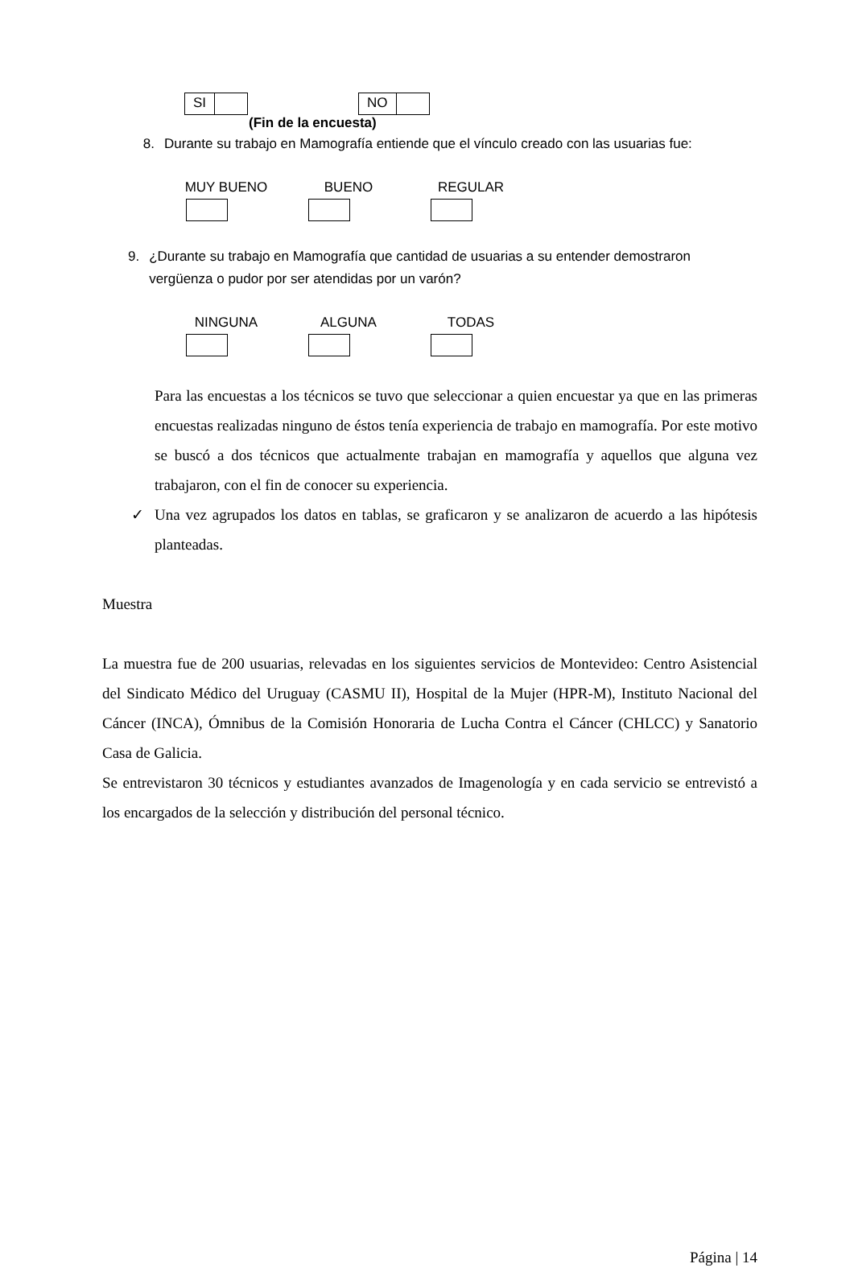SI NO
(Fin de la encuesta)
8. Durante su trabajo en Mamografía entiende que el vínculo creado con las usuarias fue:
MUY BUENO BUENO REGULAR
9. ¿Durante su trabajo en Mamografía que cantidad de usuarias a su entender demostraron vergüenza o pudor por ser atendidas por un varón?
NINGUNA ALGUNA TODAS
Para las encuestas a los técnicos se tuvo que seleccionar a quien encuestar ya que en las primeras encuestas realizadas ninguno de éstos tenía experiencia de trabajo en mamografía. Por este motivo se buscó a dos técnicos que actualmente trabajan en mamografía y aquellos que alguna vez trabajaron, con el fin de conocer su experiencia.
✓ Una vez agrupados los datos en tablas, se graficaron y se analizaron de acuerdo a las hipótesis planteadas.
Muestra
La muestra fue de 200 usuarias, relevadas en los siguientes servicios de Montevideo: Centro Asistencial del Sindicato Médico del Uruguay (CASMU II), Hospital de la Mujer (HPR-M), Instituto Nacional del Cáncer (INCA), Ómnibus de la Comisión Honoraria de Lucha Contra el Cáncer (CHLCC) y Sanatorio Casa de Galicia.
Se entrevistaron 30 técnicos y estudiantes avanzados de Imagenología y en cada servicio se entrevistó a los encargados de la selección y distribución del personal técnico.
Página | 14